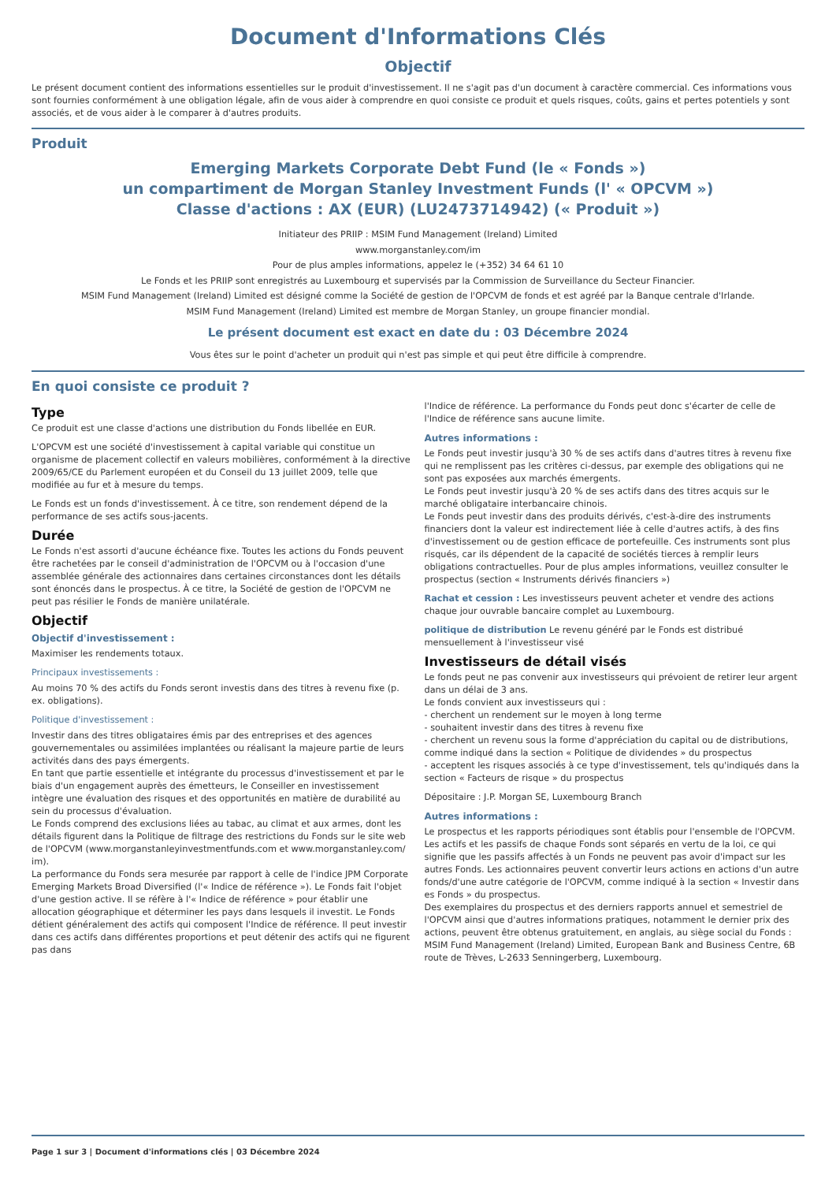Document d'Informations Clés
Objectif
Le présent document contient des informations essentielles sur le produit d'investissement. Il ne s'agit pas d'un document à caractère commercial. Ces informations vous sont fournies conformément à une obligation légale, afin de vous aider à comprendre en quoi consiste ce produit et quels risques, coûts, gains et pertes potentiels y sont associés, et de vous aider à le comparer à d'autres produits.
Produit
Emerging Markets Corporate Debt Fund (le « Fonds »)
un compartiment de Morgan Stanley Investment Funds (l' « OPCVM »)
Classe d'actions : AX (EUR) (LU2473714942) (« Produit »)
Initiateur des PRIIP : MSIM Fund Management (Ireland) Limited
www.morganstanley.com/im
Pour de plus amples informations, appelez le (+352) 34 64 61 10
Le Fonds et les PRIIP sont enregistrés au Luxembourg et supervisés par la Commission de Surveillance du Secteur Financier.
MSIM Fund Management (Ireland) Limited est désigné comme la Société de gestion de l'OPCVM de fonds et est agréé par la Banque centrale d'Irlande.
MSIM Fund Management (Ireland) Limited est membre de Morgan Stanley, un groupe financier mondial.
Le présent document est exact en date du : 03 Décembre 2024
Vous êtes sur le point d'acheter un produit qui n'est pas simple et qui peut être difficile à comprendre.
En quoi consiste ce produit ?
Type
Ce produit est une classe d'actions une distribution du Fonds libellée en EUR.
L'OPCVM est une société d'investissement à capital variable qui constitue un organisme de placement collectif en valeurs mobilières, conformément à la directive 2009/65/CE du Parlement européen et du Conseil du 13 juillet 2009, telle que modifiée au fur et à mesure du temps.
Le Fonds est un fonds d'investissement. À ce titre, son rendement dépend de la performance de ses actifs sous-jacents.
Durée
Le Fonds n'est assorti d'aucune échéance fixe. Toutes les actions du Fonds peuvent être rachetées par le conseil d'administration de l'OPCVM ou à l'occasion d'une assemblée générale des actionnaires dans certaines circonstances dont les détails sont énoncés dans le prospectus. À ce titre, la Société de gestion de l'OPCVM ne peut pas résilier le Fonds de manière unilatérale.
Objectif
Objectif d'investissement :
Maximiser les rendements totaux.
Principaux investissements :
Au moins 70 % des actifs du Fonds seront investis dans des titres à revenu fixe (p. ex. obligations).
Politique d'investissement :
Investir dans des titres obligataires émis par des entreprises et des agences gouvernementales ou assimilées implantées ou réalisant la majeure partie de leurs activités dans des pays émergents.
En tant que partie essentielle et intégrante du processus d'investissement et par le biais d'un engagement auprès des émetteurs, le Conseiller en investissement intègre une évaluation des risques et des opportunités en matière de durabilité au sein du processus d'évaluation.
Le Fonds comprend des exclusions liées au tabac, au climat et aux armes, dont les détails figurent dans la Politique de filtrage des restrictions du Fonds sur le site web de l'OPCVM (www.morganstanleyinvestmentfunds.com et www.morganstanley.com/ im).
La performance du Fonds sera mesurée par rapport à celle de l'indice JPM Corporate Emerging Markets Broad Diversified (l'« Indice de référence »). Le Fonds fait l'objet d'une gestion active. Il se réfère à l'« Indice de référence » pour établir une allocation géographique et déterminer les pays dans lesquels il investit. Le Fonds détient généralement des actifs qui composent l'Indice de référence. Il peut investir dans ces actifs dans différentes proportions et peut détenir des actifs qui ne figurent pas dans
l'Indice de référence. La performance du Fonds peut donc s'écarter de celle de l'Indice de référence sans aucune limite.
Autres informations :
Le Fonds peut investir jusqu'à 30 % de ses actifs dans d'autres titres à revenu fixe qui ne remplissent pas les critères ci-dessus, par exemple des obligations qui ne sont pas exposées aux marchés émergents.
Le Fonds peut investir jusqu'à 20 % de ses actifs dans des titres acquis sur le marché obligataire interbancaire chinois.
Le Fonds peut investir dans des produits dérivés, c'est-à-dire des instruments financiers dont la valeur est indirectement liée à celle d'autres actifs, à des fins d'investissement ou de gestion efficace de portefeuille. Ces instruments sont plus risqués, car ils dépendent de la capacité de sociétés tierces à remplir leurs obligations contractuelles. Pour de plus amples informations, veuillez consulter le prospectus (section « Instruments dérivés financiers »)
Rachat et cession : Les investisseurs peuvent acheter et vendre des actions chaque jour ouvrable bancaire complet au Luxembourg.
politique de distribution Le revenu généré par le Fonds est distribué mensuellement à l'investisseur visé
Investisseurs de détail visés
Le fonds peut ne pas convenir aux investisseurs qui prévoient de retirer leur argent dans un délai de 3 ans.
Le fonds convient aux investisseurs qui :
- cherchent un rendement sur le moyen à long terme
- souhaitent investir dans des titres à revenu fixe
- cherchent un revenu sous la forme d'appréciation du capital ou de distributions, comme indiqué dans la section « Politique de dividendes » du prospectus
- acceptent les risques associés à ce type d'investissement, tels qu'indiqués dans la section « Facteurs de risque » du prospectus
Dépositaire : J.P. Morgan SE, Luxembourg Branch
Autres informations :
Le prospectus et les rapports périodiques sont établis pour l'ensemble de l'OPCVM. Les actifs et les passifs de chaque Fonds sont séparés en vertu de la loi, ce qui signifie que les passifs affectés à un Fonds ne peuvent pas avoir d'impact sur les autres Fonds. Les actionnaires peuvent convertir leurs actions en actions d'un autre fonds/d'une autre catégorie de l'OPCVM, comme indiqué à la section « Investir dans es Fonds » du prospectus.
Des exemplaires du prospectus et des derniers rapports annuel et semestriel de l'OPCVM ainsi que d'autres informations pratiques, notamment le dernier prix des actions, peuvent être obtenus gratuitement, en anglais, au siège social du Fonds : MSIM Fund Management (Ireland) Limited, European Bank and Business Centre, 6B route de Trèves, L-2633 Senningerberg, Luxembourg.
Page 1 sur 3 | Document d'informations clés | 03 Décembre 2024